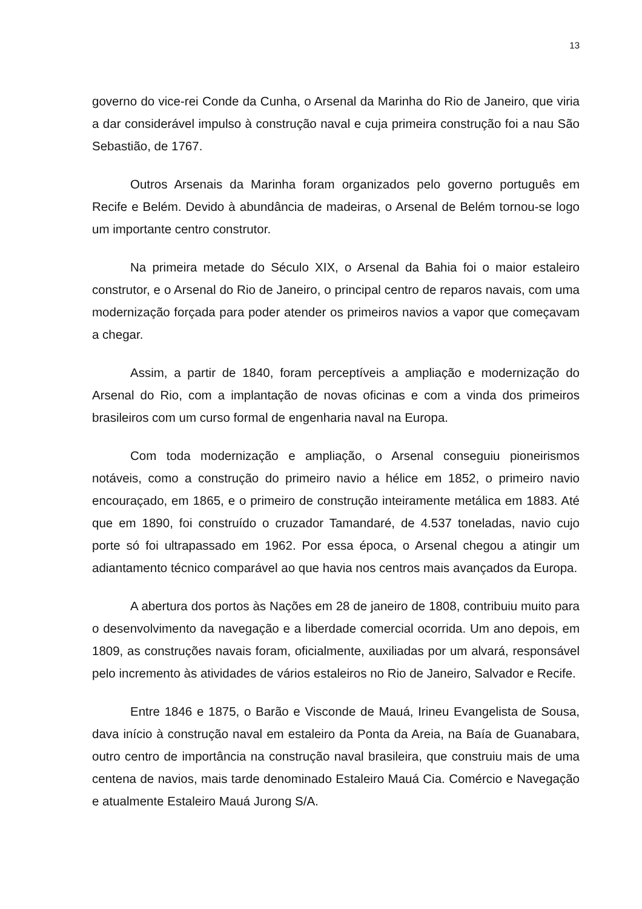13
governo do vice-rei Conde da Cunha, o Arsenal da Marinha do Rio de Janeiro, que viria a dar considerável impulso à construção naval e cuja primeira construção foi a nau São Sebastião, de 1767.
Outros Arsenais da Marinha foram organizados pelo governo português em Recife e Belém. Devido à abundância de madeiras, o Arsenal de Belém tornou-se logo um importante centro construtor.
Na primeira metade do Século XIX, o Arsenal da Bahia foi o maior estaleiro construtor, e o Arsenal do Rio de Janeiro, o principal centro de reparos navais, com uma modernização forçada para poder atender os primeiros navios a vapor que começavam a chegar.
Assim, a partir de 1840, foram perceptíveis a ampliação e modernização do Arsenal do Rio, com a implantação de novas oficinas e com a vinda dos primeiros brasileiros com um curso formal de engenharia naval na Europa.
Com toda modernização e ampliação, o Arsenal conseguiu pioneirismos notáveis, como a construção do primeiro navio a hélice em 1852, o primeiro navio encouraçado, em 1865, e o primeiro de construção inteiramente metálica em 1883. Até que em 1890, foi construído o cruzador Tamandaré, de 4.537 toneladas, navio cujo porte só foi ultrapassado em 1962. Por essa época, o Arsenal chegou a atingir um adiantamento técnico comparável ao que havia nos centros mais avançados da Europa.
A abertura dos portos às Nações em 28 de janeiro de 1808, contribuiu muito para o desenvolvimento da navegação e a liberdade comercial ocorrida. Um ano depois, em 1809, as construções navais foram, oficialmente, auxiliadas por um alvará, responsável pelo incremento às atividades de vários estaleiros no Rio de Janeiro, Salvador e Recife.
Entre 1846 e 1875, o Barão e Visconde de Mauá, Irineu Evangelista de Sousa, dava início à construção naval em estaleiro da Ponta da Areia, na Baía de Guanabara, outro centro de importância na construção naval brasileira, que construiu mais de uma centena de navios, mais tarde denominado Estaleiro Mauá Cia. Comércio e Navegação e atualmente Estaleiro Mauá Jurong S/A.